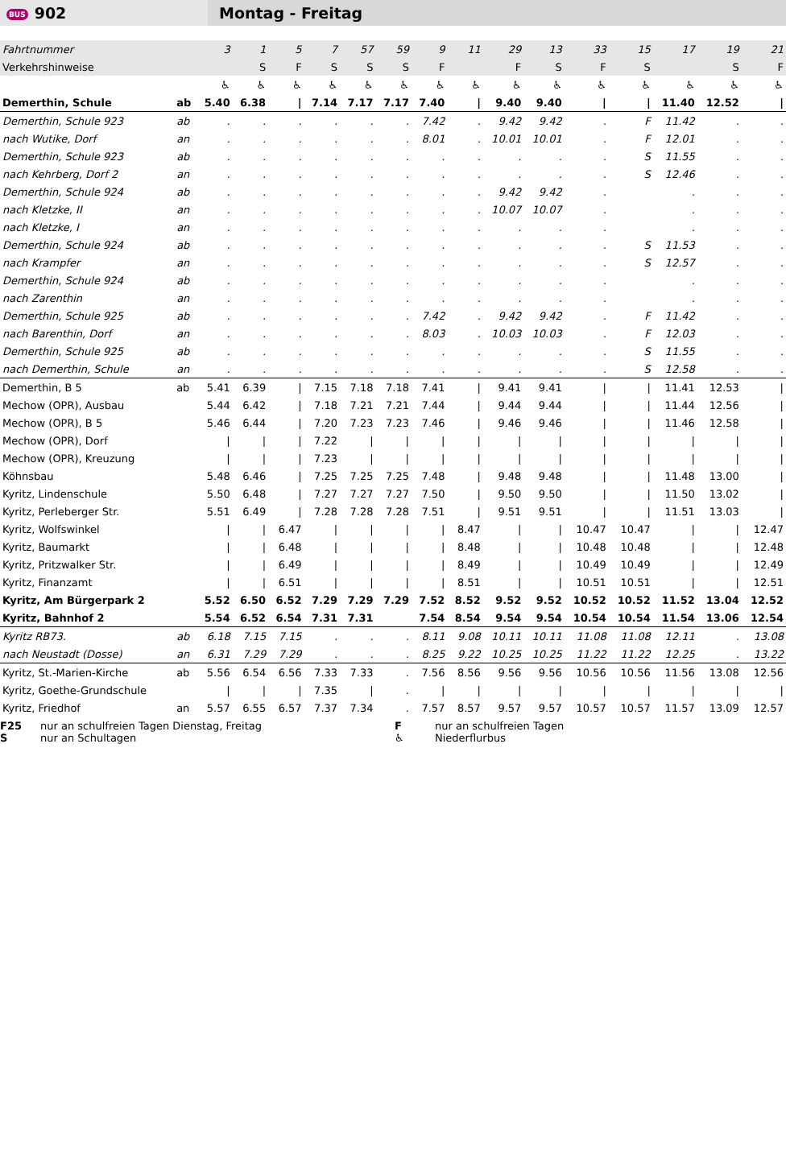BUS 902
Montag - Freitag
| Fahrtnummer | | 3 | 1 | 5 | 7 | 57 | 59 | 9 | 11 | 29 | 13 | 33 | 15 | 17 | 19 | 21 |
| Verkehrshinweise | | | S | F | S | S | S | F | | F | S | F | S | | S | F |
| | | ♿ | ♿ | ♿ | ♿ | ♿ | ♿ | ♿ | ♿ | ♿ | ♿ | ♿ | ♿ | ♿ | ♿ | ♿ |
| Demerthin, Schule | ab | 5.40 | 6.38 | / | 7.14 | 7.17 | 7.17 | 7.40 | / | 9.40 | 9.40 | / | / | 11.40 | 12.52 | / |
| Demerthin, Schule 923 | ab | . | . | . | . | . | . | 7.42 | . | 9.42 | 9.42 | . | F | 11.42 | . | . |
| nach Wutike, Dorf | an | . | . | . | . | . | . | 8.01 | . | 10.01 | 10.01 | . | F | 12.01 | . | . |
| Demerthin, Schule 923 | ab | . | . | . | . | . | . | . | . | . | . | . | S | 11.55 | . | . |
| nach Kehrberg, Dorf 2 | an | . | . | . | . | . | . | . | . | . | . | . | S | 12.46 | . | . |
| Demerthin, Schule 924 | ab | . | . | . | . | . | . | . | . | 9.42 | 9.42 | . | | . | . | . |
| nach Kletzke, II | an | . | . | . | . | . | . | . | . | 10.07 | 10.07 | . | | . | . | . |
| nach Kletzke, I | an | . | . | . | . | . | . | . | . | . | . | . | | . | . | . |
| Demerthin, Schule 924 | ab | . | . | . | . | . | . | . | . | . | . | . | S | 11.53 | . | . |
| nach Krampfer | an | . | . | . | . | . | . | . | . | . | . | . | S | 12.57 | . | . |
| Demerthin, Schule 924 | ab | . | . | . | . | . | . | . | . | . | . | . | | . | . | . |
| nach Zarenthin | an | . | . | . | . | . | . | . | . | . | . | . | | . | . | . |
| Demerthin, Schule 925 | ab | . | . | . | . | . | . | 7.42 | . | 9.42 | 9.42 | . | F | 11.42 | . | . |
| nach Barenthin, Dorf | an | . | . | . | . | . | . | 8.03 | . | 10.03 | 10.03 | . | F | 12.03 | . | . |
| Demerthin, Schule 925 | ab | . | . | . | . | . | . | . | . | . | . | . | S | 11.55 | . | . |
| nach Demerthin, Schule | an | . | . | . | . | . | . | . | . | . | . | . | S | 12.58 | . | . |
| Demerthin, B 5 | ab | 5.41 | 6.39 | / | 7.15 | 7.18 | 7.18 | 7.41 | / | 9.41 | 9.41 | / | / | 11.41 | 12.53 | / |
| Mechow (OPR), Ausbau | | 5.44 | 6.42 | / | 7.18 | 7.21 | 7.21 | 7.44 | / | 9.44 | 9.44 | / | / | 11.44 | 12.56 | / |
| Mechow (OPR), B 5 | | 5.46 | 6.44 | / | 7.20 | 7.23 | 7.23 | 7.46 | / | 9.46 | 9.46 | / | / | 11.46 | 12.58 | / |
| Mechow (OPR), Dorf | | / | / | / | 7.22 | / | / | / | / | / | / | / | / | / | / | / |
| Mechow (OPR), Kreuzung | | / | / | / | 7.23 | / | / | / | / | / | / | / | / | / | / | / |
| Köhnsbau | | 5.48 | 6.46 | / | 7.25 | 7.25 | 7.25 | 7.48 | / | 9.48 | 9.48 | / | / | 11.48 | 13.00 | / |
| Kyritz, Lindenschule | | 5.50 | 6.48 | / | 7.27 | 7.27 | 7.27 | 7.50 | / | 9.50 | 9.50 | / | / | 11.50 | 13.02 | / |
| Kyritz, Perleberger Str. | | 5.51 | 6.49 | / | 7.28 | 7.28 | 7.28 | 7.51 | / | 9.51 | 9.51 | / | / | 11.51 | 13.03 | / |
| Kyritz, Wolfswinkel | | / | / | 6.47 | / | / | / | / | 8.47 | / | / | 10.47 | 10.47 | / | / | 12.47 |
| Kyritz, Baumarkt | | / | / | 6.48 | / | / | / | / | 8.48 | / | / | 10.48 | 10.48 | / | / | 12.48 |
| Kyritz, Pritzwalker Str. | | / | / | 6.49 | / | / | / | / | 8.49 | / | / | 10.49 | 10.49 | / | / | 12.49 |
| Kyritz, Finanzamt | | / | / | 6.51 | / | / | / | / | 8.51 | / | / | 10.51 | 10.51 | / | / | 12.51 |
| Kyritz, Am Bürgerpark 2 | | 5.52 | 6.50 | 6.52 | 7.29 | 7.29 | 7.29 | 7.52 | 8.52 | 9.52 | 9.52 | 10.52 | 10.52 | 11.52 | 13.04 | 12.52 |
| Kyritz, Bahnhof 2 | | 5.54 | 6.52 | 6.54 | 7.31 | 7.31 | | 7.54 | 8.54 | 9.54 | 9.54 | 10.54 | 10.54 | 11.54 | 13.06 | 12.54 |
| Kyritz RB73. | ab | 6.18 | 7.15 | 7.15 | . | . | . | 8.11 | 9.08 | 10.11 | 10.11 | 11.08 | 11.08 | 12.11 | . | 13.08 |
| nach Neustadt (Dosse) | an | 6.31 | 7.29 | 7.29 | . | . | . | 8.25 | 9.22 | 10.25 | 10.25 | 11.22 | 11.22 | 12.25 | . | 13.22 |
| Kyritz, St.-Marien-Kirche | ab | 5.56 | 6.54 | 6.56 | 7.33 | 7.33 | . | 7.56 | 8.56 | 9.56 | 9.56 | 10.56 | 10.56 | 11.56 | 13.08 | 12.56 |
| Kyritz, Goethe-Grundschule | | / | / | / | 7.35 | / | . | / | / | / | / | / | / | / | / | / |
| Kyritz, Friedhof | an | 5.57 | 6.55 | 6.57 | 7.37 | 7.34 | . | 7.57 | 8.57 | 9.57 | 9.57 | 10.57 | 10.57 | 11.57 | 13.09 | 12.57 |
F25 nur an schulfreien Tagen Dienstag, Freitag F nur an schulfreien Tagen S nur an Schultagen ♿ Niederflurbus